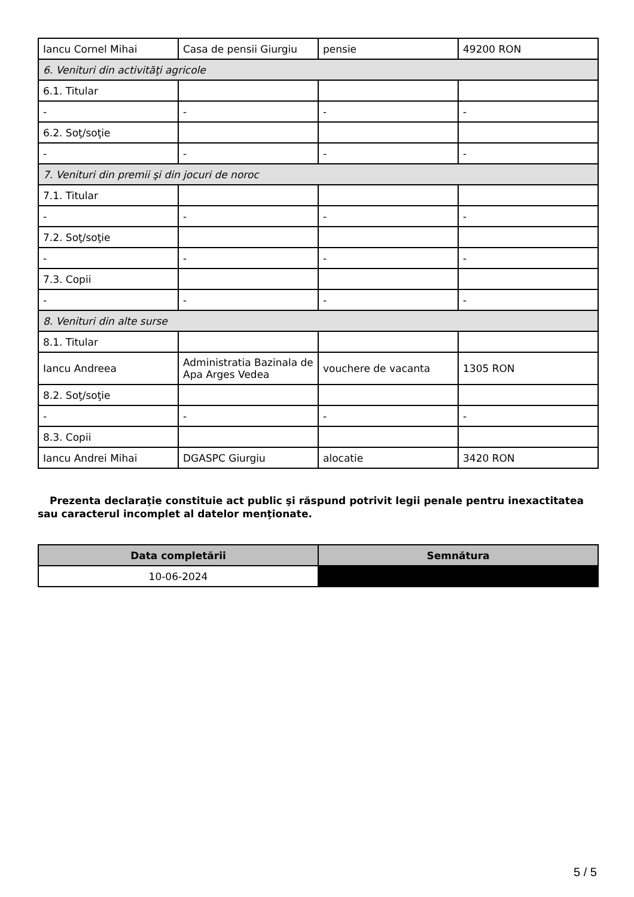| Iancu Cornel Mihai | Casa de pensii Giurgiu | pensie | 49200 RON |
| 6. Venituri din activităţi agricole | | | |
| 6.1. Titular | | | |
| - | - | - | - |
| 6.2. Soţ/soţie | | | |
| - | - | - | - |
| 7. Venituri din premii şi din jocuri de noroc | | | |
| 7.1. Titular | | | |
| - | - | - | - |
| 7.2. Soţ/soţie | | | |
| - | - | - | - |
| 7.3. Copii | | | |
| - | - | - | - |
| 8. Venituri din alte surse | | | |
| 8.1. Titular | | | |
| Iancu Andreea | Administratia Bazinala de Apa Arges Vedea | vouchere de vacanta | 1305 RON |
| 8.2. Soţ/soţie | | | |
| - | - | - | - |
| 8.3. Copii | | | |
| Iancu Andrei Mihai | DGASPC Giurgiu | alocatie | 3420 RON |
Prezenta declaraţie constituie act public şi răspund potrivit legii penale pentru inexactitatea sau caracterul incomplet al datelor menţionate.
| Data completării | Semnătura |
| --- | --- |
| 10-06-2024 | |
5 / 5